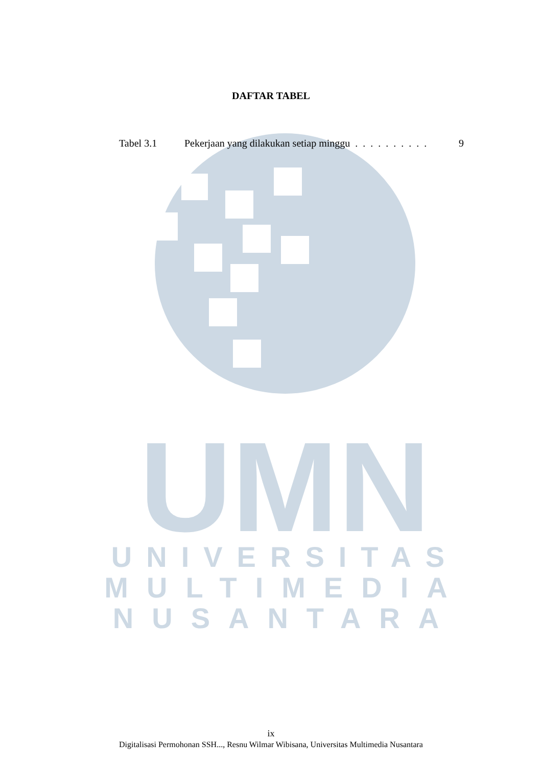UMN
UNIVERSITAS
MULTIMEDIA
NUSANTARA
DAFTAR TABEL
Tabel 3.1 Pekerjaan yang dilakukan setiap minggu . . . . . . . . . . 9
ix
Digitalisasi Permohonan SSH..., Resnu Wilmar Wibisana, Universitas Multimedia Nusantara